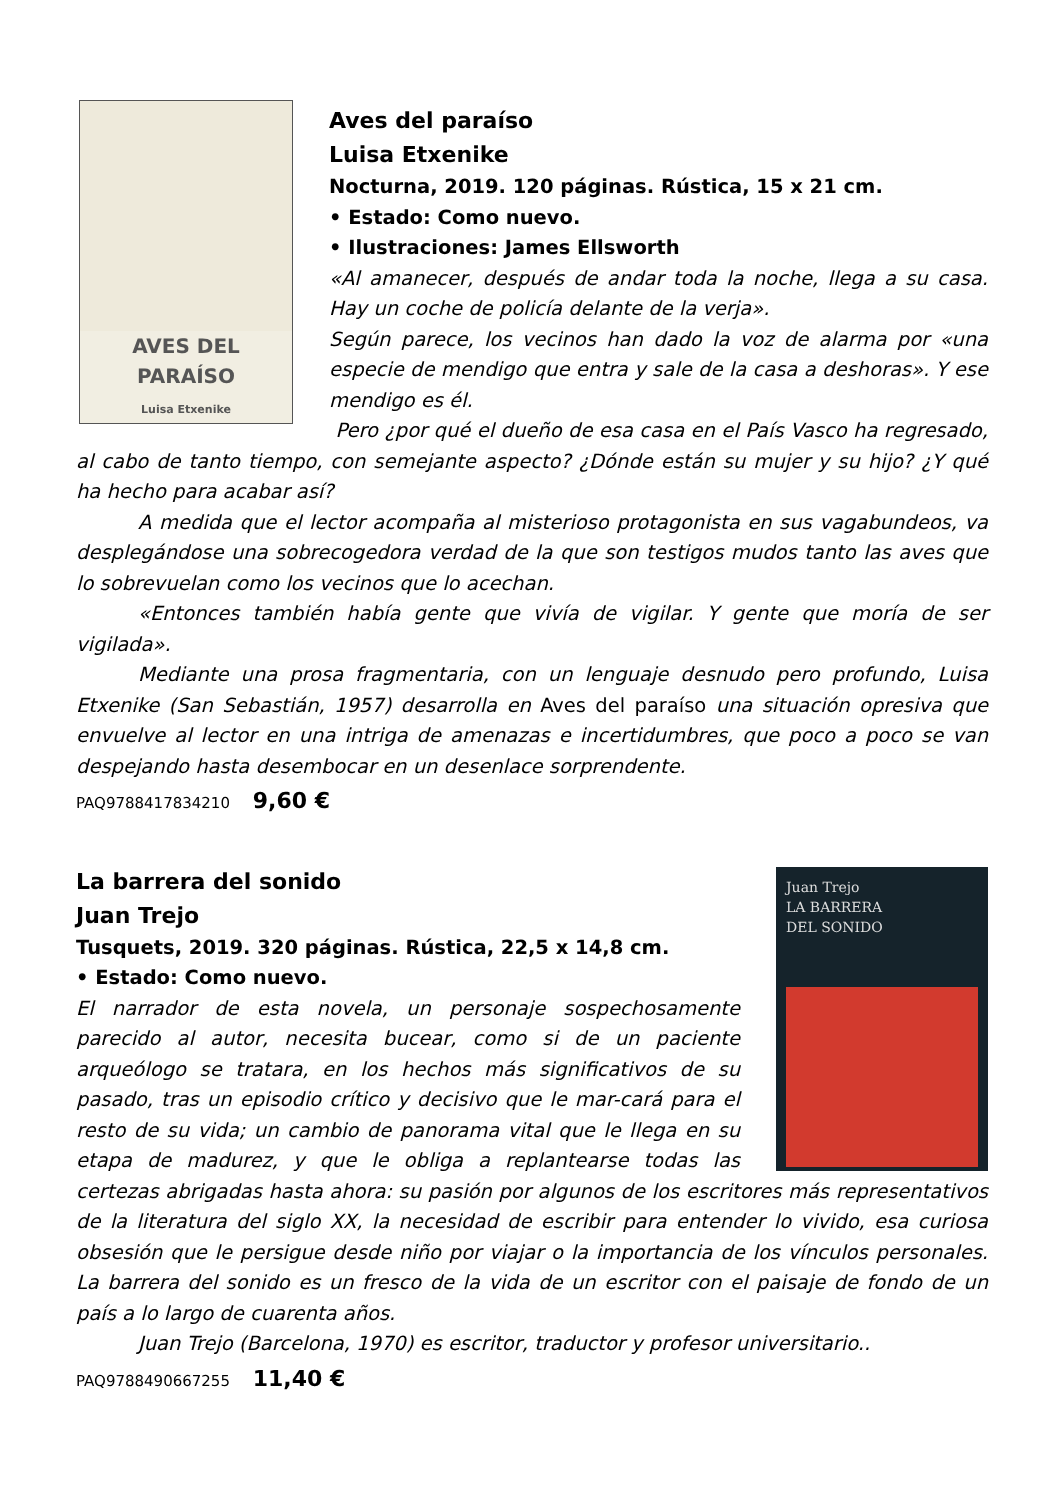AVES DEL PARAÍSO
Luisa Etxenike
Aves del paraíso
Luisa Etxenike
Nocturna, 2019. 120 páginas. Rústica, 15 x 21 cm.
• Estado: Como nuevo.
• Ilustraciones: James Ellsworth
«Al amanecer, después de andar toda la noche, llega a su casa. Hay un coche de policía delante de la verja».
Según parece, los vecinos han dado la voz de alarma por «una especie de mendigo que entra y sale de la casa a deshoras». Y ese mendigo es él.
Pero ¿por qué el dueño de esa casa en el País Vasco ha regresado, al cabo de tanto tiempo, con semejante aspecto? ¿Dónde están su mujer y su hijo? ¿Y qué ha hecho para acabar así?
A medida que el lector acompaña al misterioso protagonista en sus vagabundeos, va desplegándose una sobrecogedora verdad de la que son testigos mudos tanto las aves que lo sobrevuelan como los vecinos que lo acechan.
«Entonces también había gente que vivía de vigilar. Y gente que moría de ser vigilada».
Mediante una prosa fragmentaria, con un lenguaje desnudo pero profundo, Luisa Etxenike (San Sebastián, 1957) desarrolla en Aves del paraíso una situación opresiva que envuelve al lector en una intriga de amenazas e incertidumbres, que poco a poco se van despejando hasta desembocar en un desenlace sorprendente.
PAQ9788417834210 9,60 €
Juan Trejo
LA BARRERA
DEL SONIDO
La barrera del sonido
Juan Trejo
Tusquets, 2019. 320 páginas. Rústica, 22,5 x 14,8 cm.
• Estado: Como nuevo.
El narrador de esta novela, un personaje sospechosamente parecido al autor, necesita bucear, como si de un paciente arqueólogo se tratara, en los hechos más significativos de su pasado, tras un episodio crítico y decisivo que le mar-cará para el resto de su vida; un cambio de panorama vital que le llega en su etapa de madurez, y que le obliga a replantearse todas las certezas abrigadas hasta ahora: su pasión por algunos de los escritores más representativos de la literatura del siglo XX, la necesidad de escribir para entender lo vivido, esa curiosa obsesión que le persigue desde niño por viajar o la importancia de los vínculos personales. La barrera del sonido es un fresco de la vida de un escritor con el paisaje de fondo de un país a lo largo de cuarenta años.
Juan Trejo (Barcelona, 1970) es escritor, traductor y profesor universitario..
PAQ9788490667255 11,40 €